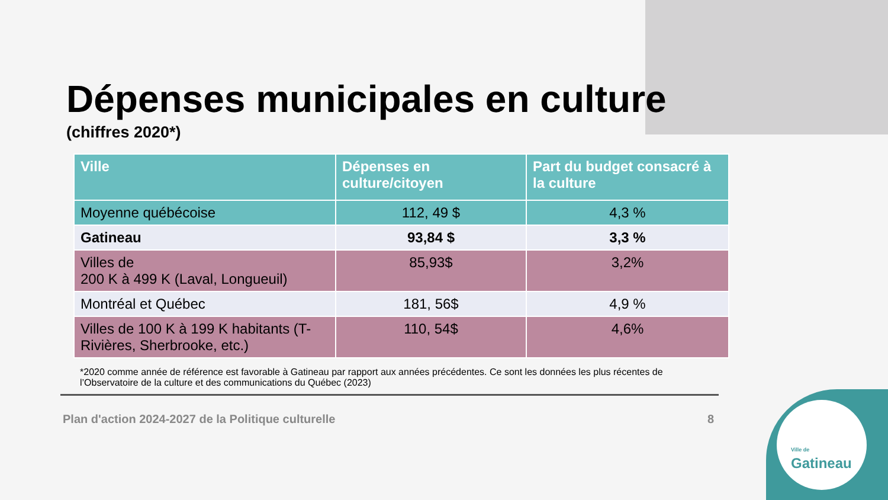Ville de
Gatineau
Dépenses municipales en culture
(chiffres 2020*)
| Ville | Dépenses en culture/citoyen | Part du budget consacré à la culture |
| --- | --- | --- |
| Moyenne québécoise | 112, 49 $ | 4,3 % |
| Gatineau | 93,84 $ | 3,3 % |
| Villes de 200 K à 499 K (Laval, Longueuil) | 85,93$ | 3,2% |
| Montréal et Québec | 181, 56$ | 4,9 % |
| Villes de 100 K à 199 K habitants (T-Rivières, Sherbrooke, etc.) | 110, 54$ | 4,6% |
*2020 comme année de référence est favorable à Gatineau par rapport aux années précédentes. Ce sont les données les plus récentes de l’Observatoire de la culture et des communications du Québec (2023)
Plan d'action 2024-2027 de la Politique culturelle 8